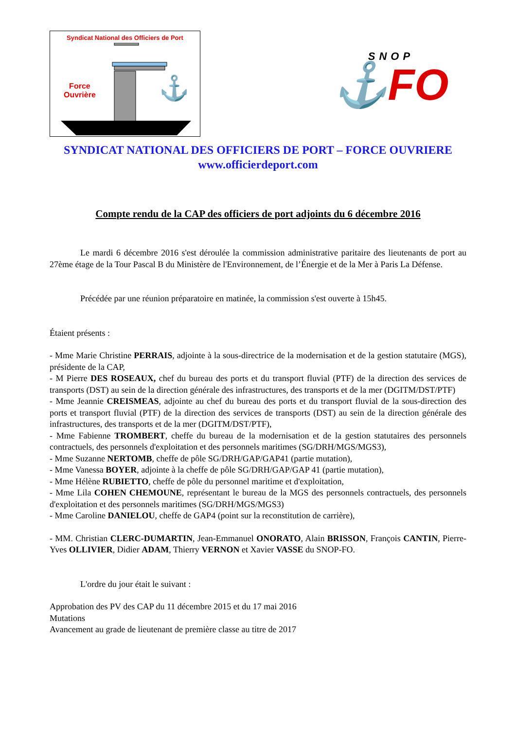Syndicat National des Officiers de Port
⚓
Force
Ouvrière
SNOP
⚓FO
SYNDICAT NATIONAL DES OFFICIERS DE PORT – FORCE OUVRIERE
www.officierdeport.com
Compte rendu de la CAP des officiers de port adjoints du 6 décembre 2016
Le mardi 6 décembre 2016 s'est déroulée la commission administrative paritaire des lieutenants de port au 27ème étage de la Tour Pascal B du Ministère de l'Environnement, de l’Énergie et de la Mer à Paris La Défense.
Précédée par une réunion préparatoire en matinée, la commission s'est ouverte à 15h45.
Étaient présents :
- Mme Marie Christine PERRAIS, adjointe à la sous-directrice de la modernisation et de la gestion statutaire (MGS), présidente de la CAP,
- M Pierre DES ROSEAUX, chef du bureau des ports et du transport fluvial (PTF) de la direction des services de transports (DST) au sein de la direction générale des infrastructures, des transports et de la mer (DGITM/DST/PTF)
- Mme Jeannie CREISMEAS, adjointe au chef du bureau des ports et du transport fluvial de la sous-direction des ports et transport fluvial (PTF) de la direction des services de transports (DST) au sein de la direction générale des infrastructures, des transports et de la mer (DGITM/DST/PTF),
- Mme Fabienne TROMBERT, cheffe du bureau de la modernisation et de la gestion statutaires des personnels contractuels, des personnels d'exploitation et des personnels maritimes (SG/DRH/MGS/MGS3),
- Mme Suzanne NERTOMB, cheffe de pôle SG/DRH/GAP/GAP41 (partie mutation),
- Mme Vanessa BOYER, adjointe à la cheffe de pôle SG/DRH/GAP/GAP 41 (partie mutation),
- Mme Hélène RUBIETTO, cheffe de pôle du personnel maritime et d'exploitation,
- Mme Lila COHEN CHEMOUNE, représentant le bureau de la MGS des personnels contractuels, des personnels d'exploitation et des personnels maritimes (SG/DRH/MGS/MGS3)
- Mme Caroline DANIELOU, cheffe de GAP4 (point sur la reconstitution de carrière),
- MM. Christian CLERC-DUMARTIN, Jean-Emmanuel ONORATO, Alain BRISSON, François CANTIN, Pierre-Yves OLLIVIER, Didier ADAM, Thierry VERNON et Xavier VASSE du SNOP-FO.
L'ordre du jour était le suivant :
Approbation des PV des CAP du 11 décembre 2015 et du 17 mai 2016
Mutations
Avancement au grade de lieutenant de première classe au titre de 2017